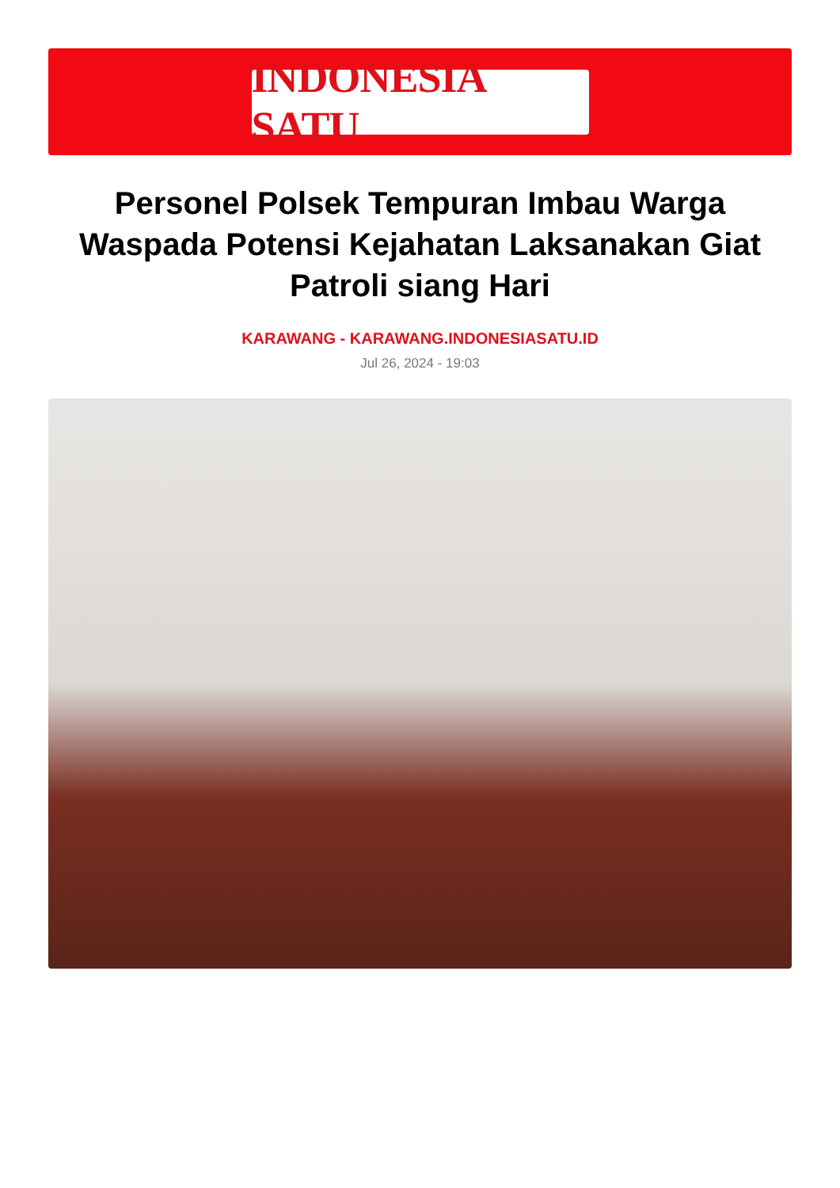INDONESIA SATU
Personel Polsek Tempuran Imbau Warga Waspada Potensi Kejahatan Laksanakan Giat Patroli siang Hari
KARAWANG - KARAWANG.INDONESIASATU.ID
Jul 26, 2024 - 19:03